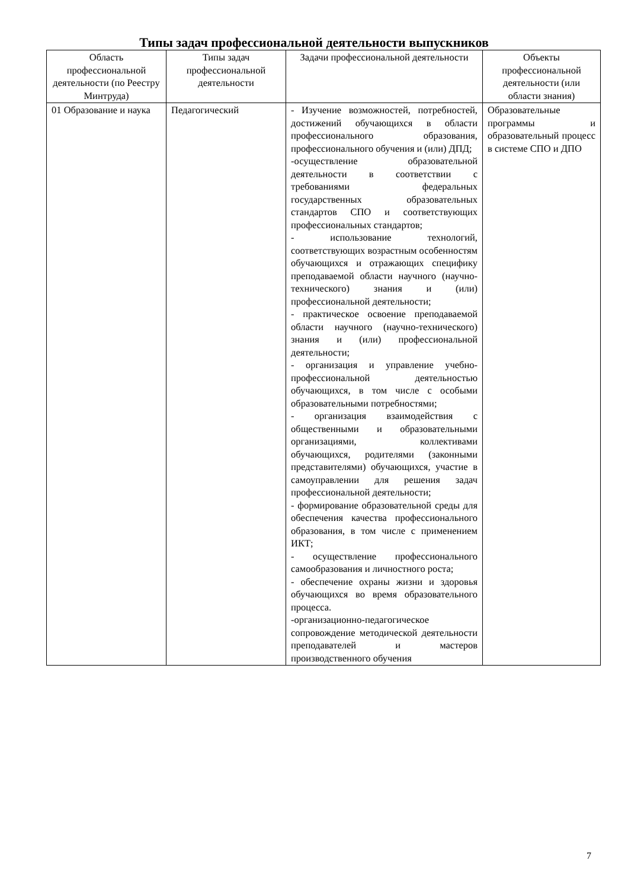Типы задач профессиональной деятельности выпускников
| Область профессиональной деятельности (по Реестру Минтруда) | Типы задач профессиональной деятельности | Задачи профессиональной деятельности | Объекты профессиональной деятельности (или области знания) |
| --- | --- | --- | --- |
| 01 Образование и наука | Педагогический | - Изучение возможностей, потребностей, достижений обучающихся в области профессионального образования, профессионального обучения и (или) ДПД; -осуществление образовательной деятельности в соответствии с требованиями федеральных государственных образовательных стандартов СПО и соответствующих профессиональных стандартов; - использование технологий, соответствующих возрастным особенностям обучающихся и отражающих специфику преподаваемой области научного (научно-технического) знания и (или) профессиональной деятельности; - практическое освоение преподаваемой области научного (научно-технического) знания и (или) профессиональной деятельности; - организация и управление учебно-профессиональной деятельностью обучающихся, в том числе с особыми образовательными потребностями; - организация взаимодействия с общественными и образовательными организациями, коллективами обучающихся, родителями (законными представителями) обучающихся, участие в самоуправлении для решения задач профессиональной деятельности; - формирование образовательной среды для обеспечения качества профессионального образования, в том числе с применением ИКТ; - осуществление профессионального самообразования и личностного роста; - обеспечение охраны жизни и здоровья обучающихся во время образовательного процесса. -организационно-педагогическое сопровождение методической деятельности преподавателей и мастеров производственного обучения | Образовательные программы и образовательный процесс в системе СПО и ДПО |
7